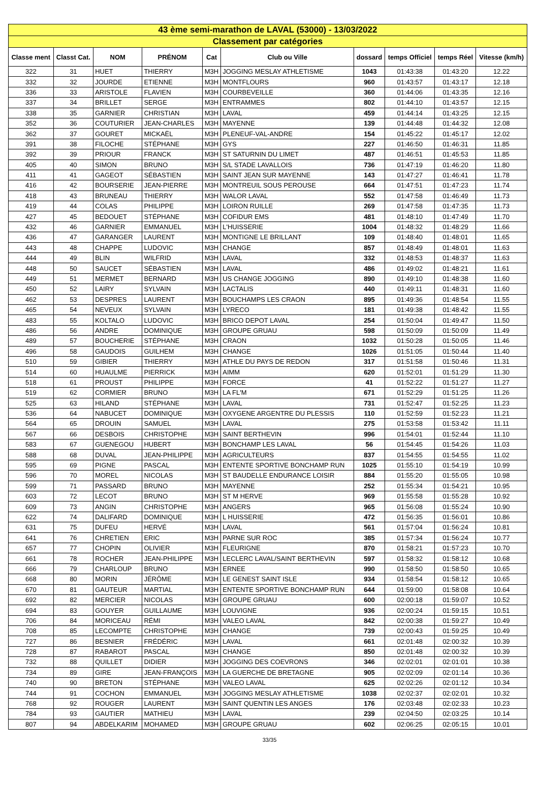| 43 ème semi-marathon de LAVAL (53000) - 13/03/2022 | | | | | | | | | |
| Classement par catégories | | | | | | | | | |
| Classe ment | Classt Cat. | NOM | PRÉNOM | Cat | Club ou Ville | dossard | temps Officiel | temps Réel | Vitesse (km/h) |
| 322 | 31 | HUET | THIERRY | M3H | JOGGING MESLAY ATHLETISME | 1043 | 01:43:38 | 01:43:20 | 12.22 |
| 332 | 32 | JOURDE | ETIENNE | M3H | MONTFLOURS | 960 | 01:43:57 | 01:43:17 | 12.18 |
| 336 | 33 | ARISTOLE | FLAVIEN | M3H | COURBEVEILLE | 360 | 01:44:06 | 01:43:35 | 12.16 |
| 337 | 34 | BRILLET | SERGE | M3H | ENTRAMMES | 802 | 01:44:10 | 01:43:57 | 12.15 |
| 338 | 35 | GARNIER | CHRISTIAN | M3H | LAVAL | 459 | 01:44:14 | 01:43:25 | 12.15 |
| 352 | 36 | COUTURIER | JEAN-CHARLES | M3H | MAYENNE | 139 | 01:44:48 | 01:44:32 | 12.08 |
| 362 | 37 | GOURET | MICKAËL | M3H | PLENEUF-VAL-ANDRE | 154 | 01:45:22 | 01:45:17 | 12.02 |
| 391 | 38 | FILOCHE | STÉPHANE | M3H | GYS | 227 | 01:46:50 | 01:46:31 | 11.85 |
| 392 | 39 | PRIOUR | FRANCK | M3H | ST SATURNIN DU LIMET | 487 | 01:46:51 | 01:45:53 | 11.85 |
| 405 | 40 | SIMON | BRUNO | M3H | S/L STADE LAVALLOIS | 736 | 01:47:19 | 01:46:20 | 11.80 |
| 411 | 41 | GAGEOT | SÉBASTIEN | M3H | SAINT JEAN SUR MAYENNE | 143 | 01:47:27 | 01:46:41 | 11.78 |
| 416 | 42 | BOURSERIE | JEAN-PIERRE | M3H | MONTREUIL SOUS PEROUSE | 664 | 01:47:51 | 01:47:23 | 11.74 |
| 418 | 43 | BRUNEAU | THIERRY | M3H | WALOR LAVAL | 552 | 01:47:58 | 01:46:49 | 11.73 |
| 419 | 44 | COLAS | PHILIPPE | M3H | LOIRON RUILLE | 269 | 01:47:58 | 01:47:35 | 11.73 |
| 427 | 45 | BEDOUET | STÉPHANE | M3H | COFIDUR EMS | 481 | 01:48:10 | 01:47:49 | 11.70 |
| 432 | 46 | GARNIER | EMMANUEL | M3H | L'HUISSERIE | 1004 | 01:48:32 | 01:48:29 | 11.66 |
| 436 | 47 | GARANGER | LAURENT | M3H | MONTIGNE LE BRILLANT | 109 | 01:48:40 | 01:48:01 | 11.65 |
| 443 | 48 | CHAPPE | LUDOVIC | M3H | CHANGE | 857 | 01:48:49 | 01:48:01 | 11.63 |
| 444 | 49 | BLIN | WILFRID | M3H | LAVAL | 332 | 01:48:53 | 01:48:37 | 11.63 |
| 448 | 50 | SAUCET | SÉBASTIEN | M3H | LAVAL | 486 | 01:49:02 | 01:48:21 | 11.61 |
| 449 | 51 | MERMET | BERNARD | M3H | US CHANGE JOGGING | 890 | 01:49:10 | 01:48:38 | 11.60 |
| 450 | 52 | LAIRY | SYLVAIN | M3H | LACTALIS | 440 | 01:49:11 | 01:48:31 | 11.60 |
| 462 | 53 | DESPRES | LAURENT | M3H | BOUCHAMPS LES CRAON | 895 | 01:49:36 | 01:48:54 | 11.55 |
| 465 | 54 | NEVEUX | SYLVAIN | M3H | LYRECO | 181 | 01:49:38 | 01:48:42 | 11.55 |
| 483 | 55 | KOLTALO | LUDOVIC | M3H | BRICO DEPOT LAVAL | 254 | 01:50:04 | 01:49:47 | 11.50 |
| 486 | 56 | ANDRE | DOMINIQUE | M3H | GROUPE GRUAU | 598 | 01:50:09 | 01:50:09 | 11.49 |
| 489 | 57 | BOUCHERIE | STÉPHANE | M3H | CRAON | 1032 | 01:50:28 | 01:50:05 | 11.46 |
| 496 | 58 | GAUDOIS | GUILHEM | M3H | CHANGE | 1026 | 01:51:05 | 01:50:44 | 11.40 |
| 510 | 59 | GIBIER | THIERRY | M3H | ATHLE DU PAYS DE REDON | 317 | 01:51:58 | 01:50:46 | 11.31 |
| 514 | 60 | HUAULME | PIERRICK | M3H | AIMM | 620 | 01:52:01 | 01:51:29 | 11.30 |
| 518 | 61 | PROUST | PHILIPPE | M3H | FORCE | 41 | 01:52:22 | 01:51:27 | 11.27 |
| 519 | 62 | CORMIER | BRUNO | M3H | LA FL'M | 671 | 01:52:29 | 01:51:25 | 11.26 |
| 525 | 63 | HILAND | STÉPHANE | M3H | LAVAL | 731 | 01:52:47 | 01:52:25 | 11.23 |
| 536 | 64 | NABUCET | DOMINIQUE | M3H | OXYGENE ARGENTRE DU PLESSIS | 110 | 01:52:59 | 01:52:23 | 11.21 |
| 564 | 65 | DROUIN | SAMUEL | M3H | LAVAL | 275 | 01:53:58 | 01:53:42 | 11.11 |
| 567 | 66 | DESBOIS | CHRISTOPHE | M3H | SAINT BERTHEVIN | 996 | 01:54:01 | 01:52:44 | 11.10 |
| 583 | 67 | GUENEGOU | HUBERT | M3H | BONCHAMP LES LAVAL | 56 | 01:54:45 | 01:54:26 | 11.03 |
| 588 | 68 | DUVAL | JEAN-PHILIPPE | M3H | AGRICULTEURS | 837 | 01:54:55 | 01:54:55 | 11.02 |
| 595 | 69 | PIGNE | PASCAL | M3H | ENTENTE SPORTIVE BONCHAMP RUN | 1025 | 01:55:10 | 01:54:19 | 10.99 |
| 596 | 70 | MOREL | NICOLAS | M3H | ST BAUDELLE ENDURANCE LOISIR | 884 | 01:55:20 | 01:55:05 | 10.98 |
| 599 | 71 | PASSARD | BRUNO | M3H | MAYENNE | 252 | 01:55:34 | 01:54:21 | 10.95 |
| 603 | 72 | LECOT | BRUNO | M3H | ST M HERVE | 969 | 01:55:58 | 01:55:28 | 10.92 |
| 609 | 73 | ANGIN | CHRISTOPHE | M3H | ANGERS | 965 | 01:56:08 | 01:55:24 | 10.90 |
| 622 | 74 | DALIFARD | DOMINIQUE | M3H | L HUISSERIE | 472 | 01:56:35 | 01:56:01 | 10.86 |
| 631 | 75 | DUFEU | HERVÉ | M3H | LAVAL | 561 | 01:57:04 | 01:56:24 | 10.81 |
| 641 | 76 | CHRETIEN | ERIC | M3H | PARNE SUR ROC | 385 | 01:57:34 | 01:56:24 | 10.77 |
| 657 | 77 | CHOPIN | OLIVIER | M3H | FLEURIGNE | 870 | 01:58:21 | 01:57:23 | 10.70 |
| 661 | 78 | ROCHER | JEAN-PHILIPPE | M3H | LECLERC LAVAL/SAINT BERTHEVIN | 597 | 01:58:32 | 01:58:12 | 10.68 |
| 666 | 79 | CHARLOUP | BRUNO | M3H | ERNEE | 990 | 01:58:50 | 01:58:50 | 10.65 |
| 668 | 80 | MORIN | JÉRÔME | M3H | LE GENEST SAINT ISLE | 934 | 01:58:54 | 01:58:12 | 10.65 |
| 670 | 81 | GAUTEUR | MARTIAL | M3H | ENTENTE SPORTIVE BONCHAMP RUN | 644 | 01:59:00 | 01:58:08 | 10.64 |
| 692 | 82 | MERCIER | NICOLAS | M3H | GROUPE GRUAU | 600 | 02:00:18 | 01:59:07 | 10.52 |
| 694 | 83 | GOUYER | GUILLAUME | M3H | LOUVIGNE | 936 | 02:00:24 | 01:59:15 | 10.51 |
| 706 | 84 | MORICEAU | RÉMI | M3H | VALEO LAVAL | 842 | 02:00:38 | 01:59:27 | 10.49 |
| 708 | 85 | LECOMPTE | CHRISTOPHE | M3H | CHANGE | 739 | 02:00:43 | 01:59:25 | 10.49 |
| 727 | 86 | BESNIER | FRÉDÉRIC | M3H | LAVAL | 661 | 02:01:48 | 02:00:32 | 10.39 |
| 728 | 87 | RABAROT | PASCAL | M3H | CHANGE | 850 | 02:01:48 | 02:00:32 | 10.39 |
| 732 | 88 | QUILLET | DIDIER | M3H | JOGGING DES COEVRONS | 346 | 02:02:01 | 02:01:01 | 10.38 |
| 734 | 89 | GIRE | JEAN-FRANÇOIS | M3H | LA GUERCHE DE BRETAGNE | 905 | 02:02:09 | 02:01:14 | 10.36 |
| 740 | 90 | BRETON | STÉPHANE | M3H | VALEO LAVAL | 625 | 02:02:26 | 02:01:12 | 10.34 |
| 744 | 91 | COCHON | EMMANUEL | M3H | JOGGING MESLAY ATHLETISME | 1038 | 02:02:37 | 02:02:01 | 10.32 |
| 768 | 92 | ROUGER | LAURENT | M3H | SAINT QUENTIN LES ANGES | 176 | 02:03:48 | 02:02:33 | 10.23 |
| 784 | 93 | GAUTIER | MATHIEU | M3H | LAVAL | 239 | 02:04:50 | 02:03:25 | 10.14 |
| 807 | 94 | ABDELKARIM | MOHAMED | M3H | GROUPE GRUAU | 602 | 02:06:25 | 02:05:15 | 10.01 |
33/35